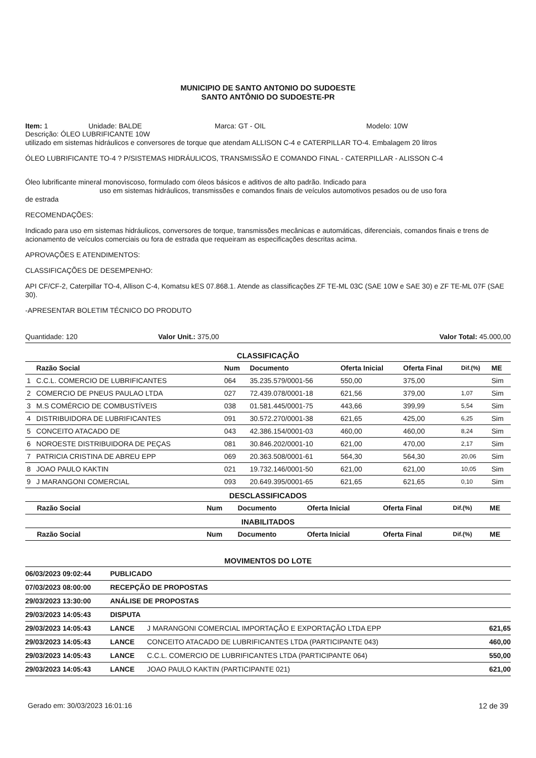MUNICIPIO DE SANTO ANTONIO DO SUDOESTE
SANTO ANTÔNIO DO SUDOESTE-PR
Item: 1 Unidade: BALDE Marca: GT - OIL Modelo: 10W
Descrição: ÓLEO LUBRIFICANTE 10W
utilizado em sistemas hidráulicos e conversores de torque que atendam ALLISON C-4 e CATERPILLAR TO-4. Embalagem 20 litros
ÓLEO LUBRIFICANTE TO-4 ? P/SISTEMAS HIDRÁULICOS, TRANSMISSÃO E COMANDO FINAL - CATERPILLAR - ALISSON C-4
Óleo lubrificante mineral monoviscoso, formulado com óleos básicos e aditivos de alto padrão. Indicado para
uso em sistemas hidráulicos, transmissões e comandos finais de veículos automotivos pesados ou de uso fora
de estrada
RECOMENDAÇÕES:
Indicado para uso em sistemas hidráulicos, conversores de torque, transmissões mecânicas e automáticas, diferenciais, comandos finais e trens de acionamento de veículos comerciais ou fora de estrada que requeiram as especificações descritas acima.
APROVAÇÕES E ATENDIMENTOS:
CLASSIFICAÇÕES DE DESEMPENHO:
API CF/CF-2, Caterpillar TO-4, Allison C-4, Komatsu kES 07.868.1. Atende as classificações ZF TE-ML 03C (SAE 10W e SAE 30) e ZF TE-ML 07F (SAE 30).
-APRESENTAR BOLETIM TÉCNICO DO PRODUTO
Quantidade: 120 Valor Unit.: 375,00 Valor Total: 45.000,00
CLASSIFICAÇÃO
| | Razão Social | Num | Documento | Oferta Inicial | Oferta Final | Dif.(%) | ME |
| --- | --- | --- | --- | --- | --- | --- | --- |
| 1 | C.C.L. COMERCIO DE LUBRIFICANTES | 064 | 35.235.579/0001-56 | 550,00 | 375,00 | | Sim |
| 2 | COMERCIO DE PNEUS PAULAO LTDA | 027 | 72.439.078/0001-18 | 621,56 | 379,00 | 1,07 | Sim |
| 3 | M.S COMÉRCIO DE COMBUSTÍVEIS | 038 | 01.581.445/0001-75 | 443,66 | 399,99 | 5,54 | Sim |
| 4 | DISTRIBUIDORA DE LUBRIFICANTES | 091 | 30.572.270/0001-38 | 621,65 | 425,00 | 6,25 | Sim |
| 5 | CONCEITO ATACADO DE | 043 | 42.386.154/0001-03 | 460,00 | 460,00 | 8,24 | Sim |
| 6 | NOROESTE DISTRIBUIDORA DE PEÇAS | 081 | 30.846.202/0001-10 | 621,00 | 470,00 | 2,17 | Sim |
| 7 | PATRICIA CRISTINA DE ABREU EPP | 069 | 20.363.508/0001-61 | 564,30 | 564,30 | 20,06 | Sim |
| 8 | JOAO PAULO KAKTIN | 021 | 19.732.146/0001-50 | 621,00 | 621,00 | 10,05 | Sim |
| 9 | J MARANGONI COMERCIAL | 093 | 20.649.395/0001-65 | 621,65 | 621,65 | 0,10 | Sim |
DESCLASSIFICADOS
| | Razão Social | Num | Documento | Oferta Inicial | Oferta Final | Dif.(%) | ME |
| --- | --- | --- | --- | --- | --- | --- | --- |
INABILITADOS
| | Razão Social | Num | Documento | Oferta Inicial | Oferta Final | Dif.(%) | ME |
| --- | --- | --- | --- | --- | --- | --- | --- |
MOVIMENTOS DO LOTE
| 06/03/2023 09:02:44 | PUBLICADO | | |
| 07/03/2023 08:00:00 | RECEPÇÃO DE PROPOSTAS | | |
| 29/03/2023 13:30:00 | ANÁLISE DE PROPOSTAS | | |
| 29/03/2023 14:05:43 | DISPUTA | | |
| 29/03/2023 14:05:43 | LANCE | J MARANGONI COMERCIAL IMPORTAÇÃO E EXPORTAÇÃO LTDA EPP | 621,65 |
| 29/03/2023 14:05:43 | LANCE | CONCEITO ATACADO DE LUBRIFICANTES LTDA (PARTICIPANTE 043) | 460,00 |
| 29/03/2023 14:05:43 | LANCE | C.C.L. COMERCIO DE LUBRIFICANTES LTDA (PARTICIPANTE 064) | 550,00 |
| 29/03/2023 14:05:43 | LANCE | JOAO PAULO KAKTIN (PARTICIPANTE 021) | 621,00 |
Gerado em: 30/03/2023 16:01:16 12 de 39